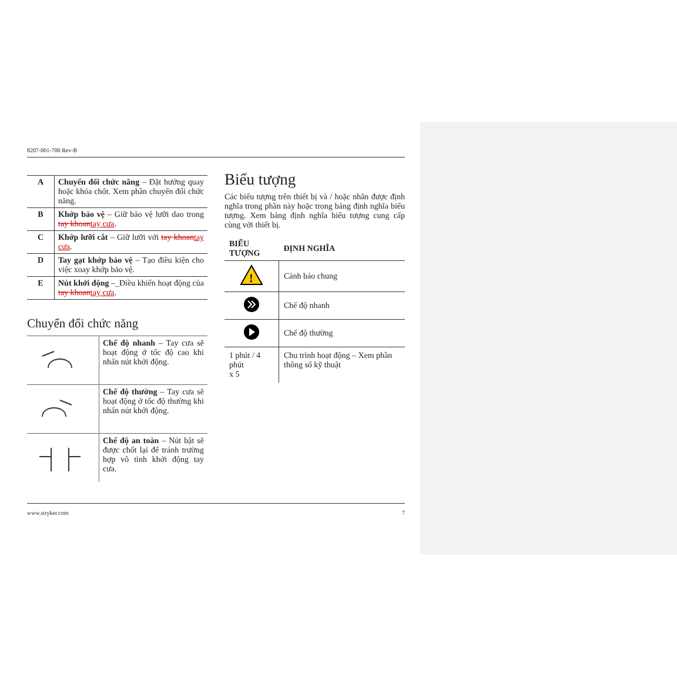8207-001-700 Rev-B
| A | Chuyển đổi chức năng – Đặt hướng quay hoặc khóa chốt. Xem phần chuyển đổi chức năng. |
| B | Khớp bảo vệ – Giữ bảo vệ lưỡi dao trong tay khoan tay cưa . |
| C | Khớp lưỡi cắt – Giữ lưỡi với tay khoan tay cưa . |
| D | Tay gạt khớp bảo vệ – Tạo điều kiện cho việc xoay khớp bảo vệ. |
| E | Nút khởi động –_Điều khiển hoạt động của tay khoan tay cưa . |
Chuyển đổi chức năng
| | Chế độ nhanh – Tay cưa sẽ hoạt động ở tốc độ cao khi nhấn nút khởi động. |
| | Chế độ thường – Tay cưa sẽ hoạt động ở tốc độ thường khi nhấn nút khởi động. |
| | Chế độ an toàn – Nút bật sẽ được chốt lại để tránh trường hợp vô tình khởi động tay cưa. |
Biểu tượng
Các biểu tượng trên thiết bị và / hoặc nhãn được định nghĩa trong phần này hoặc trong bảng định nghĩa biểu tượng. Xem bảng định nghĩa biểu tượng cung cấp cùng với thiết bị.
| BIỂU TƯỢNG | ĐỊNH NGHĨA |
| --- | --- |
| ! | Cảnh báo chung |
| | Chế độ nhanh |
| | Chế độ thường |
| 1 phút / 4 phút x 5 | Chu trình hoạt động – Xem phần thông số kỹ thuật |
www.stryker.com 7